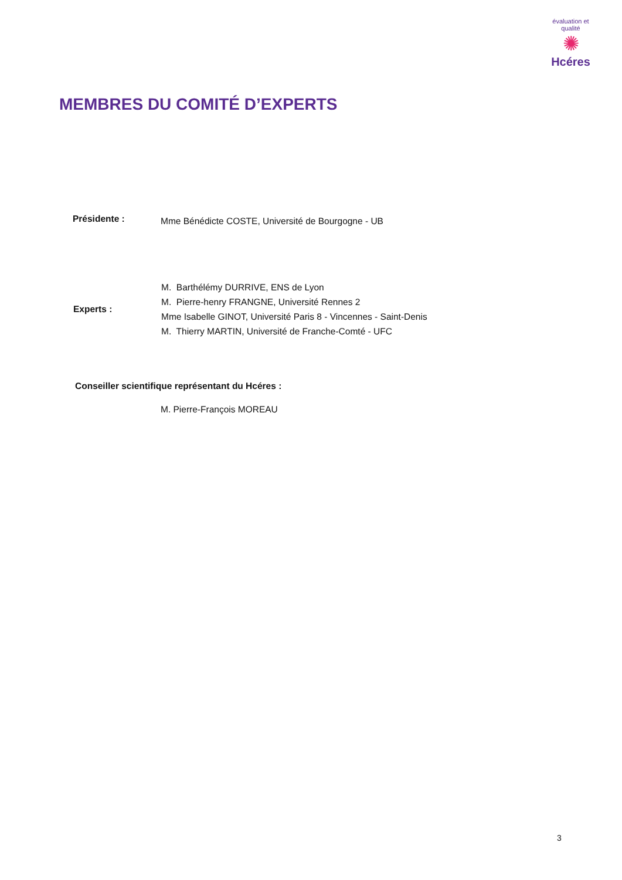évaluation et qualité
✺
Hcéres
MEMBRES DU COMITÉ D’EXPERTS
Présidente :
Mme Bénédicte COSTE, Université de Bourgogne - UB
Experts :
M. Barthélémy DURRIVE, ENS de Lyon
M. Pierre-henry FRANGNE, Université Rennes 2
Mme Isabelle GINOT, Université Paris 8 - Vincennes - Saint-Denis
M. Thierry MARTIN, Université de Franche-Comté - UFC
Conseiller scientifique représentant du Hcéres :
M. Pierre-François MOREAU
3